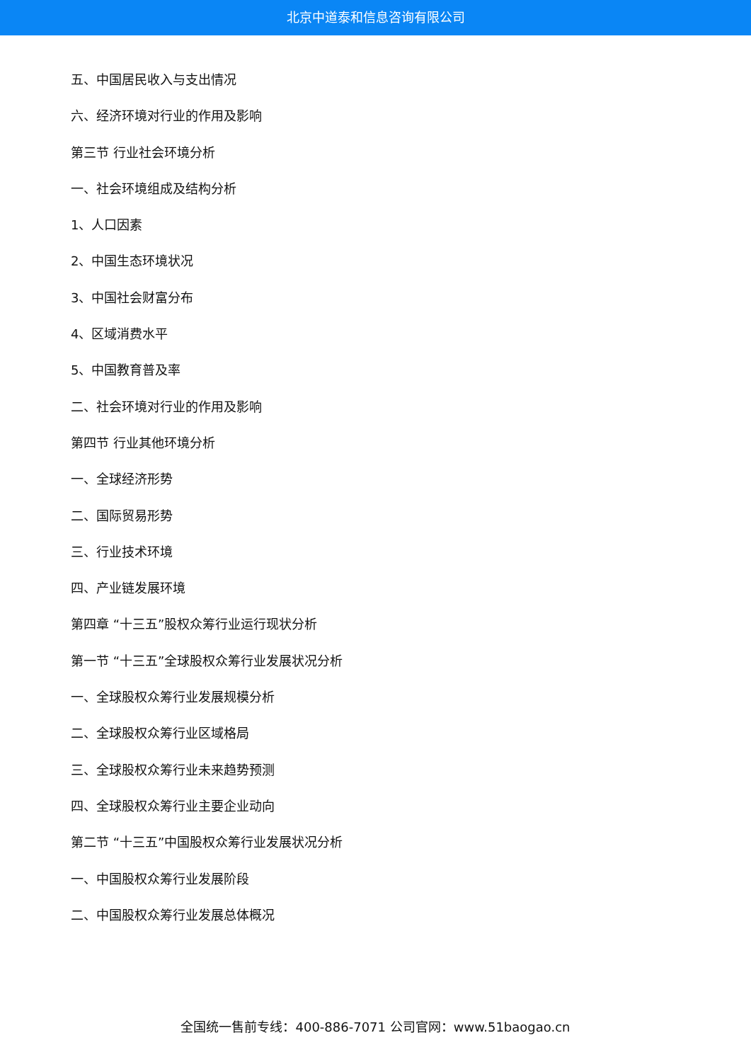北京中道泰和信息咨询有限公司
五、中国居民收入与支出情况
六、经济环境对行业的作用及影响
第三节 行业社会环境分析
一、社会环境组成及结构分析
1、人口因素
2、中国生态环境状况
3、中国社会财富分布
4、区域消费水平
5、中国教育普及率
二、社会环境对行业的作用及影响
第四节 行业其他环境分析
一、全球经济形势
二、国际贸易形势
三、行业技术环境
四、产业链发展环境
第四章 “十三五”股权众筹行业运行现状分析
第一节 “十三五”全球股权众筹行业发展状况分析
一、全球股权众筹行业发展规模分析
二、全球股权众筹行业区域格局
三、全球股权众筹行业未来趋势预测
四、全球股权众筹行业主要企业动向
第二节 “十三五”中国股权众筹行业发展状况分析
一、中国股权众筹行业发展阶段
二、中国股权众筹行业发展总体概况
全国统一售前专线：400-886-7071 公司官网：www.51baogao.cn